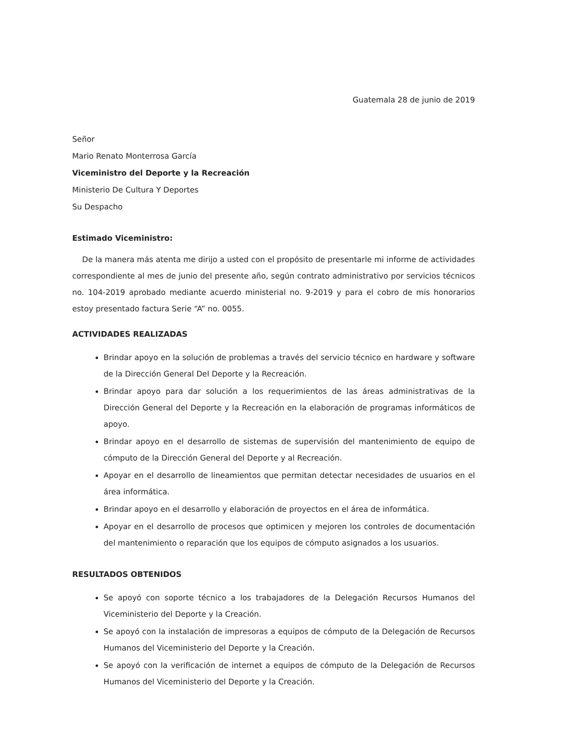Guatemala 28 de junio de 2019
Señor
Mario Renato Monterrosa García
Viceministro del Deporte y la Recreación
Ministerio De Cultura Y Deportes
Su Despacho
Estimado Viceministro:
De la manera más atenta me dirijo a usted con el propósito de presentarle mi informe de actividades correspondiente al mes de junio del presente año, según contrato administrativo por servicios técnicos no. 104-2019 aprobado mediante acuerdo ministerial no. 9-2019 y para el cobro de mis honorarios estoy presentado factura Serie “A” no. 0055.
ACTIVIDADES REALIZADAS
Brindar apoyo en la solución de problemas a través del servicio técnico en hardware y software de la Dirección General Del Deporte y la Recreación.
Brindar apoyo para dar solución a los requerimientos de las áreas administrativas de la Dirección General del Deporte y la Recreación en la elaboración de programas informáticos de apoyo.
Brindar apoyo en el desarrollo de sistemas de supervisión del mantenimiento de equipo de cómputo de la Dirección General del Deporte y al Recreación.
Apoyar en el desarrollo de lineamientos que permitan detectar necesidades de usuarios en el área informática.
Brindar apoyo en el desarrollo y elaboración de proyectos en el área de informática.
Apoyar en el desarrollo de procesos que optimicen y mejoren los controles de documentación del mantenimiento o reparación que los equipos de cómputo asignados a los usuarios.
RESULTADOS OBTENIDOS
Se apoyó con soporte técnico a los trabajadores de la Delegación Recursos Humanos del Viceministerio del Deporte y la Creación.
Se apoyó con la instalación de impresoras a equipos de cómputo de la Delegación de Recursos Humanos del Viceministerio del Deporte y la Creación.
Se apoyó con la verificación de internet a equipos de cómputo de la Delegación de Recursos Humanos del Viceministerio del Deporte y la Creación.